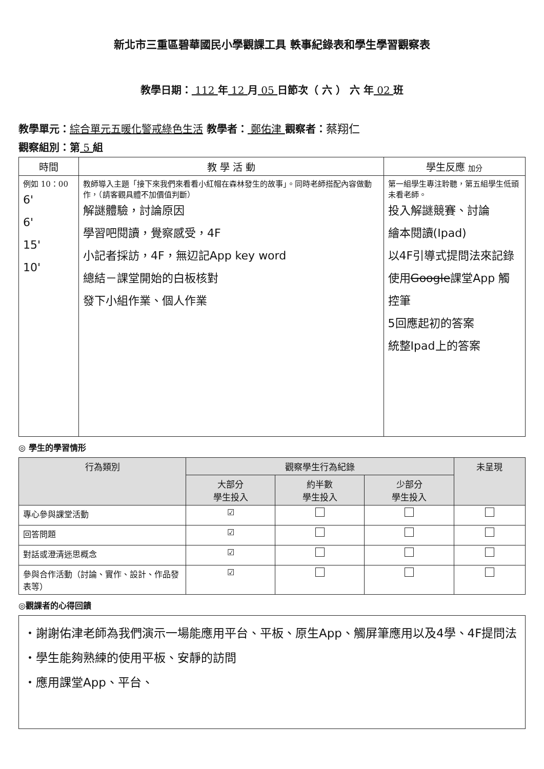新北市三重區碧華國民小學觀課工具 軼事紀錄表和學生學習觀察表
教學日期： 112 年 12 月 05 日節次（ 六 ） 六 年 02 班
教學單元：綜合單元五暖化警戒綠色生活 教學者： 鄭佑津 觀察者：蔡翔仁
觀察組別：第 5 組
| 時間 | 教 學 活 動 | 學生反應 加分 |
| --- | --- | --- |
| 例如 10：00 6' 6' 15' 10' | 教師導入主題「接下來我們來看看小紅帽在森林發生的故事」。同時老師搭配內容做動作，（請客觀具體不加價值判斷） 解謎體驗，討論原因 學習吧閱讀，覺察感受，4F 小記者採訪，4F，無辺記App key word 總結－課堂開始的白板核對 發下小組作業、個人作業 | 第一組學生專注聆聽，第五組學生低頭未看老師。 投入解謎競賽、討論 繪本閱讀(Ipad) 以4F引導式提問法來記錄 使用 Google 課堂App 觸控筆 5回應起初的答案 統整Ipad上的答案 |
◎ 學生的學習情形
| 行為類別 | 觀察學生行為紀錄 | | | 未呈現 |
| --- | --- | --- | --- | --- |
| | 大部分 學生投入 | 約半數 學生投入 | 少部分 學生投入 | |
| 專心參與課堂活動 | ☑ | | | |
| 回答問題 | ☑ | | | |
| 對話或澄清迷思概念 | ☑ | | | |
| 參與合作活動（討論、實作、設計、作品發表等） | ☑ | | | |
◎觀課者的心得回饋
・謝謝佑津老師為我們演示一場能應用平台、平板、原生App、觸屏筆應用以及4學、4F提問法
・學生能夠熟練的使用平板、安靜的訪問
・應用課堂App、平台、